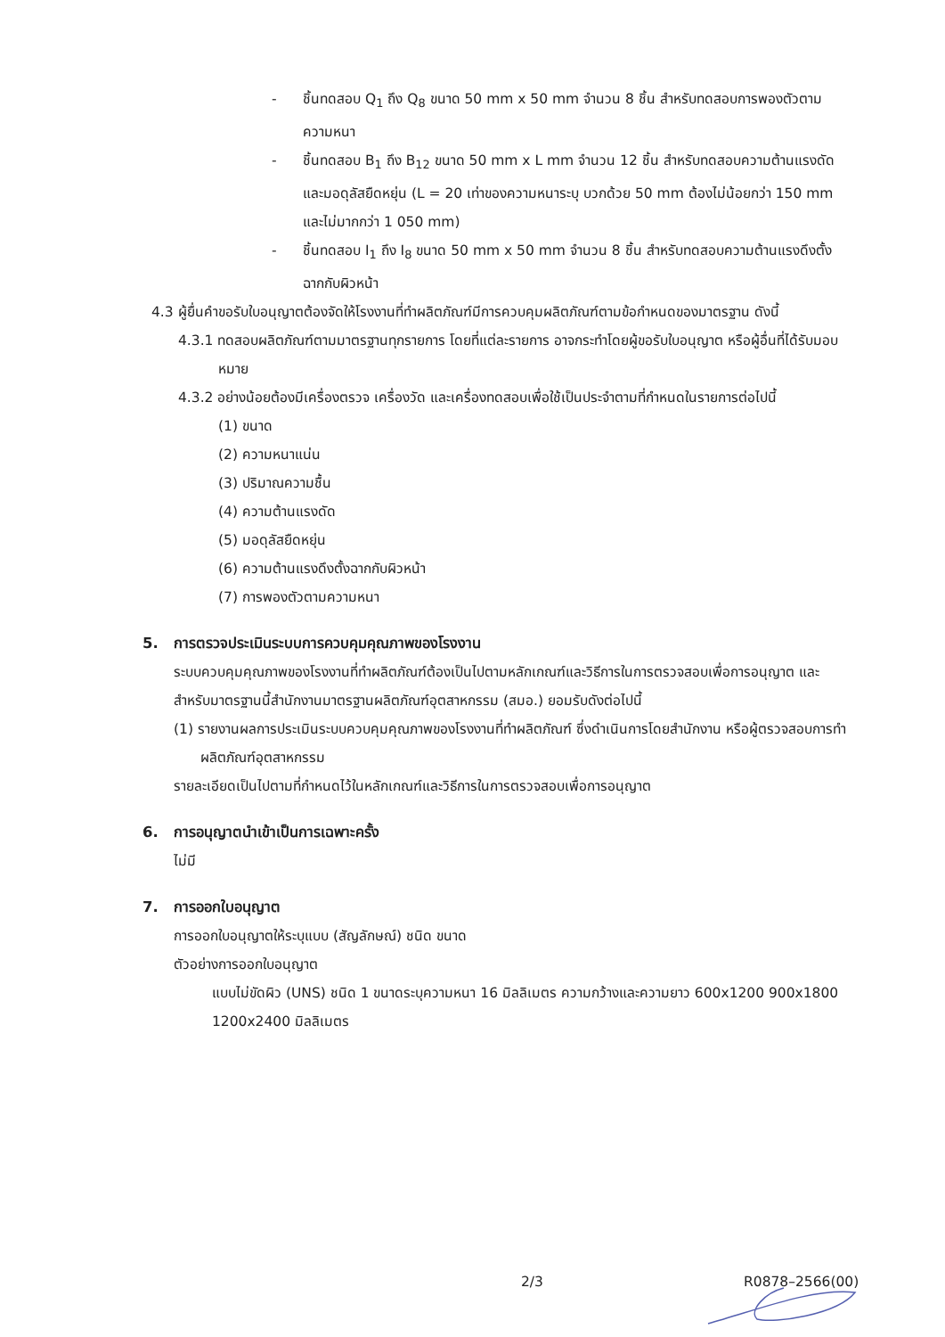- ชิ้นทดสอบ Q<sub>1</sub> ถึง Q<sub>8</sub> ขนาด 50 mm x 50 mm จำนวน 8 ชิ้น สำหรับทดสอบการพองตัวตามความหนา
- ชิ้นทดสอบ B<sub>1</sub> ถึง B<sub>12</sub> ขนาด 50 mm x L mm จำนวน 12 ชิ้น สำหรับทดสอบความต้านแรงดัดและมอดุลัสยืดหยุ่น (L = 20 เท่าของความหนาระบุ บวกด้วย 50 mm ต้องไม่น้อยกว่า 150 mm และไม่มากกว่า 1 050 mm)
- ชิ้นทดสอบ I<sub>1</sub> ถึง I<sub>8</sub> ขนาด 50 mm x 50 mm จำนวน 8 ชิ้น สำหรับทดสอบความต้านแรงดึงตั้งฉากกับผิวหน้า
4.3 ผู้ยื่นคำขอรับใบอนุญาตต้องจัดให้โรงงานที่ทำผลิตภัณฑ์มีการควบคุมผลิตภัณฑ์ตามข้อกำหนดของมาตรฐาน ดังนี้
4.3.1 ทดสอบผลิตภัณฑ์ตามมาตรฐานทุกรายการ โดยที่แต่ละรายการ อาจกระทำโดยผู้ขอรับใบอนุญาต หรือผู้อื่นที่ได้รับมอบหมาย
4.3.2 อย่างน้อยต้องมีเครื่องตรวจ เครื่องวัด และเครื่องทดสอบเพื่อใช้เป็นประจำตามที่กำหนดในรายการต่อไปนี้
(1) ขนาด
(2) ความหนาแน่น
(3) ปริมาณความชื้น
(4) ความต้านแรงดัด
(5) มอดุลัสยืดหยุ่น
(6) ความต้านแรงดึงตั้งฉากกับผิวหน้า
(7) การพองตัวตามความหนา
5. การตรวจประเมินระบบการควบคุมคุณภาพของโรงงาน
ระบบควบคุมคุณภาพของโรงงานที่ทำผลิตภัณฑ์ต้องเป็นไปตามหลักเกณฑ์และวิธีการในการตรวจสอบเพื่อการอนุญาต และสำหรับมาตรฐานนี้สำนักงานมาตรฐานผลิตภัณฑ์อุตสาหกรรม (สมอ.) ยอมรับดังต่อไปนี้
(1) รายงานผลการประเมินระบบควบคุมคุณภาพของโรงงานที่ทำผลิตภัณฑ์ ซึ่งดำเนินการโดยสำนักงาน หรือผู้ตรวจสอบการทำผลิตภัณฑ์อุตสาหกรรม
รายละเอียดเป็นไปตามที่กำหนดไว้ในหลักเกณฑ์และวิธีการในการตรวจสอบเพื่อการอนุญาต
6. การอนุญาตนำเข้าเป็นการเฉพาะครั้ง
ไม่มี
7. การออกใบอนุญาต
การออกใบอนุญาตให้ระบุแบบ (สัญลักษณ์) ชนิด ขนาด
ตัวอย่างการออกใบอนุญาต
แบบไม่ขัดผิว (UNS) ชนิด 1 ขนาดระบุความหนา 16 มิลลิเมตร ความกว้างและความยาว 600x1200 900x1800 1200x2400 มิลลิเมตร
2/3 R0878–2566(00)